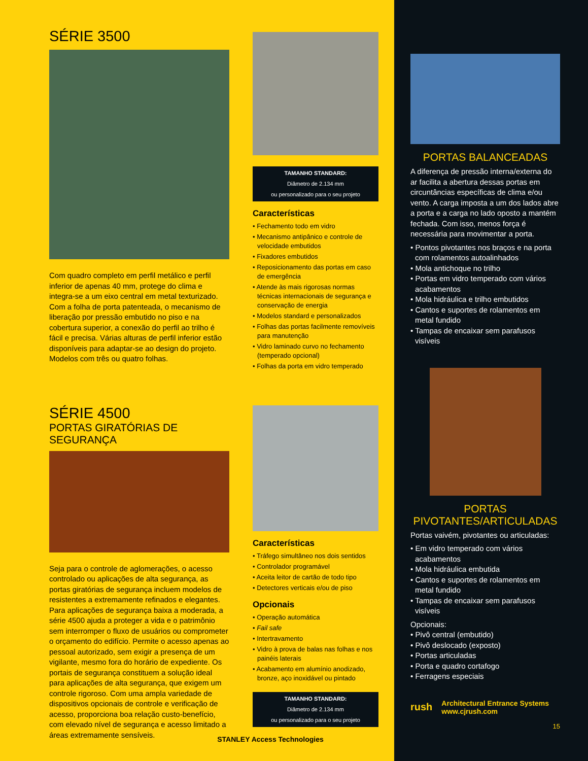SÉRIE 3500
Com quadro completo em perfil metálico e perfil inferior de apenas 40 mm, protege do clima e integra-se a um eixo central em metal texturizado. Com a folha de porta patenteada, o mecanismo de liberação por pressão embutido no piso e na cobertura superior, a conexão do perfil ao trilho é fácil e precisa. Várias alturas de perfil inferior estão disponíveis para adaptar-se ao design do projeto. Modelos com três ou quatro folhas.
SÉRIE 4500
PORTAS GIRATÓRIAS DE SEGURANÇA
Seja para o controle de aglomerações, o acesso controlado ou aplicações de alta segurança, as portas giratórias de segurança incluem modelos de resistentes a extremamente refinados e elegantes. Para aplicações de segurança baixa a moderada, a série 4500 ajuda a proteger a vida e o patrimônio sem interromper o fluxo de usuários ou comprometer o orçamento do edifício. Permite o acesso apenas ao pessoal autorizado, sem exigir a presença de um vigilante, mesmo fora do horário de expediente. Os portais de segurança constituem a solução ideal para aplicações de alta segurança, que exigem um controle rigoroso. Com uma ampla variedade de dispositivos opcionais de controle e verificação de acesso, proporciona boa relação custo-benefício, com elevado nível de segurança e acesso limitado a áreas extremamente sensíveis.
TAMANHO STANDARD:
Diâmetro de 2.134 mm
ou personalizado para o seu projeto
Características
• Fechamento todo em vidro
• Mecanismo antipânico e controle de velocidade embutidos
• Fixadores embutidos
• Reposicionamento das portas em caso de emergência
• Atende às mais rigorosas normas técnicas internacionais de segurança e conservação de energia
• Modelos standard e personalizados
• Folhas das portas facilmente removíveis para manutenção
• Vidro laminado curvo no fechamento (temperado opcional)
• Folhas da porta em vidro temperado
Características
• Tráfego simultâneo nos dois sentidos
• Controlador programável
• Aceita leitor de cartão de todo tipo
• Detectores verticais e/ou de piso
Opcionais
• Operação automática
• Fail safe
• Intertravamento
• Vidro à prova de balas nas folhas e nos painéis laterais
• Acabamento em alumínio anodizado, bronze, aço inoxidável ou pintado
TAMANHO STANDARD:
Diâmetro de 2.134 mm
ou personalizado para o seu projeto
STANLEY Access Technologies
PORTAS BALANCEADAS
A diferença de pressão interna/externa do ar facilita a abertura dessas portas em circuntâncias específicas de clima e/ou vento. A carga imposta a um dos lados abre a porta e a carga no lado oposto a mantém fechada. Com isso, menos força é necessária para movimentar a porta.
• Pontos pivotantes nos braços e na porta com rolamentos autoalinhados
• Mola antichoque no trilho
• Portas em vidro temperado com vários acabamentos
• Mola hidráulica e trilho embutidos
• Cantos e suportes de rolamentos em metal fundido
• Tampas de encaixar sem parafusos visíveis
PORTAS
PIVOTANTES/ARTICULADAS
Portas vaivém, pivotantes ou articuladas:
• Em vidro temperado com vários acabamentos
• Mola hidráulica embutida
• Cantos e suportes de rolamentos em metal fundido
• Tampas de encaixar sem parafusos visíveis
Opcionais:
• Pivô central (embutido)
• Pivô deslocado (exposto)
• Portas articuladas
• Porta e quadro cortafogo
• Ferragens especiais
rush Architectural Entrance Systems
www.cjrush.com
15